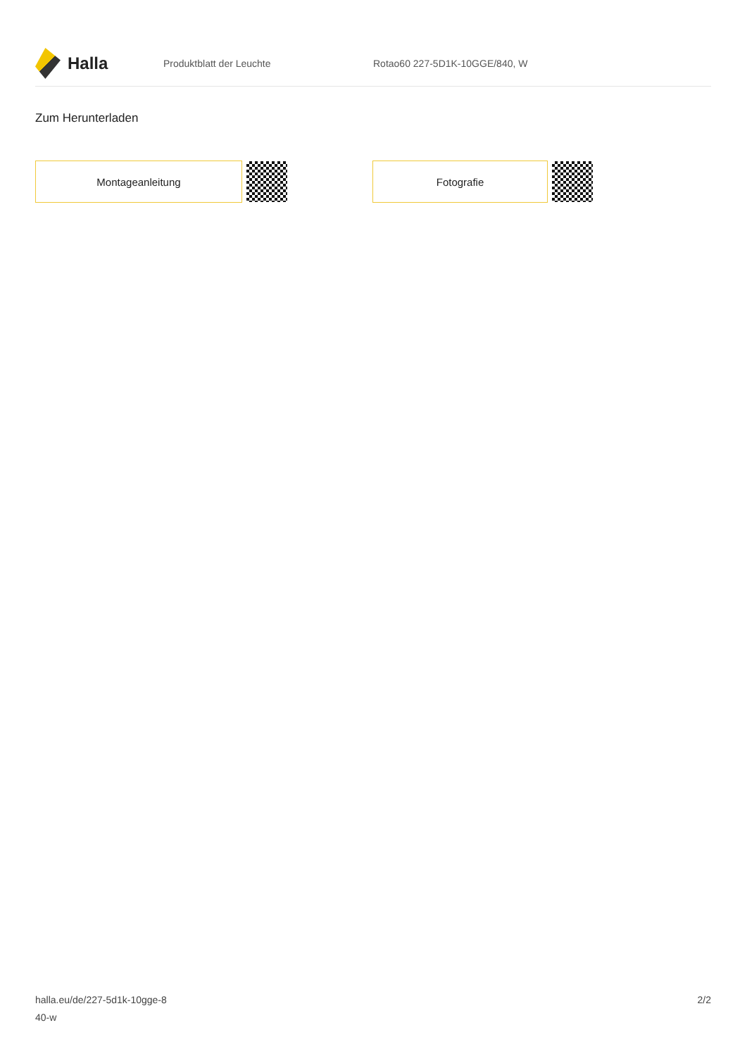Halla
Produktblatt der Leuchte Rotao60 227-5D1K-10GGE/840, W
Zum Herunterladen
Montageanleitung Fotografie
halla.eu/de/227-5d1k-10gge-8
40-w
2/2